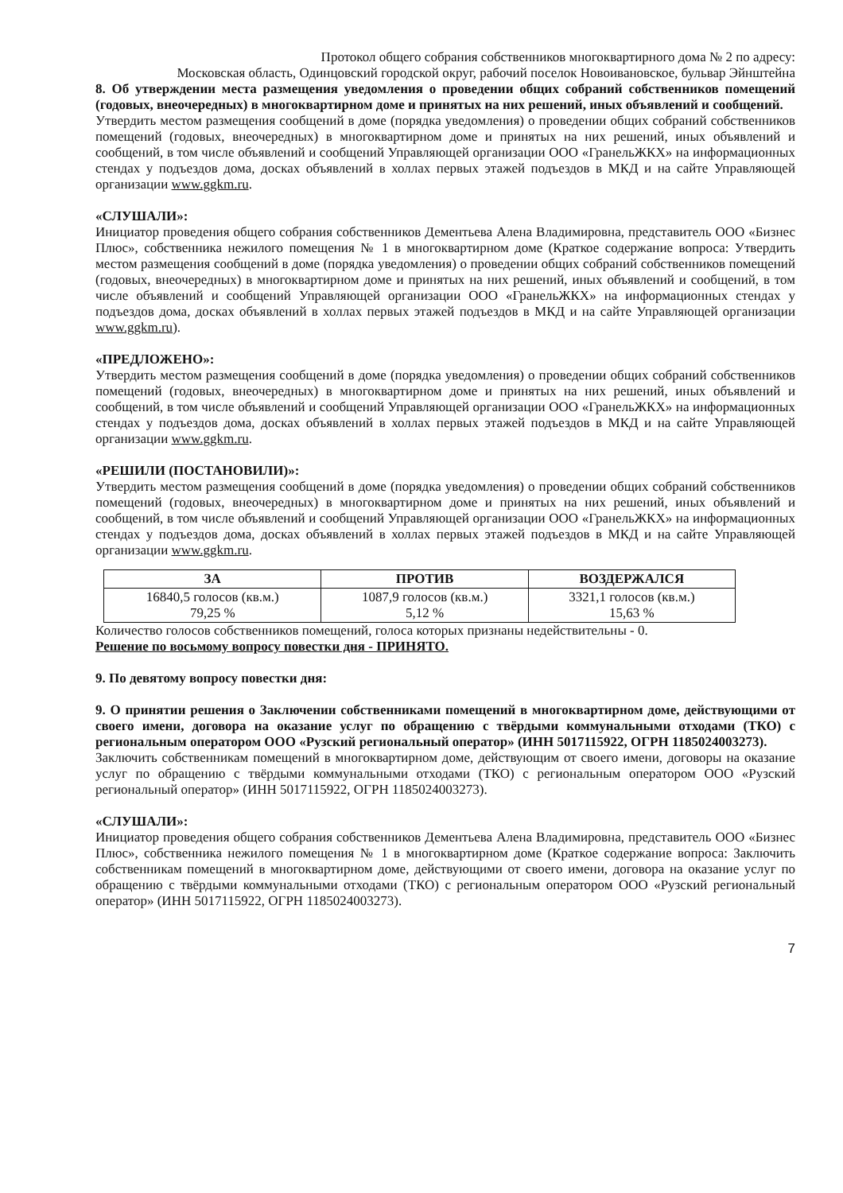Протокол общего собрания собственников многоквартирного дома № 2 по адресу:
Московская область, Одинцовский городской округ, рабочий поселок Новоивановское, бульвар Эйнштейна
8. Об утверждении места размещения уведомления о проведении общих собраний собственников помещений (годовых, внеочередных) в многоквартирном доме и принятых на них решений, иных объявлений и сообщений.
Утвердить местом размещения сообщений в доме (порядка уведомления) о проведении общих собраний собственников помещений (годовых, внеочередных) в многоквартирном доме и принятых на них решений, иных объявлений и сообщений, в том числе объявлений и сообщений Управляющей организации ООО «ГранельЖКХ» на информационных стендах у подъездов дома, досках объявлений в холлах первых этажей подъездов в МКД и на сайте Управляющей организации www.ggkm.ru.
«СЛУШАЛИ»:
Инициатор проведения общего собрания собственников Дементьева Алена Владимировна, представитель ООО «Бизнес Плюс», собственника нежилого помещения № 1 в многоквартирном доме (Краткое содержание вопроса: Утвердить местом размещения сообщений в доме (порядка уведомления) о проведении общих собраний собственников помещений (годовых, внеочередных) в многоквартирном доме и принятых на них решений, иных объявлений и сообщений, в том числе объявлений и сообщений Управляющей организации ООО «ГранельЖКХ» на информационных стендах у подъездов дома, досках объявлений в холлах первых этажей подъездов в МКД и на сайте Управляющей организации www.ggkm.ru).
«ПРЕДЛОЖЕНО»:
Утвердить местом размещения сообщений в доме (порядка уведомления) о проведении общих собраний собственников помещений (годовых, внеочередных) в многоквартирном доме и принятых на них решений, иных объявлений и сообщений, в том числе объявлений и сообщений Управляющей организации ООО «ГранельЖКХ» на информационных стендах у подъездов дома, досках объявлений в холлах первых этажей подъездов в МКД и на сайте Управляющей организации www.ggkm.ru.
«РЕШИЛИ (ПОСТАНОВИЛИ)»:
Утвердить местом размещения сообщений в доме (порядка уведомления) о проведении общих собраний собственников помещений (годовых, внеочередных) в многоквартирном доме и принятых на них решений, иных объявлений и сообщений, в том числе объявлений и сообщений Управляющей организации ООО «ГранельЖКХ» на информационных стендах у подъездов дома, досках объявлений в холлах первых этажей подъездов в МКД и на сайте Управляющей организации www.ggkm.ru.
| ЗА | ПРОТИВ | ВОЗДЕРЖАЛСЯ |
| --- | --- | --- |
| 16840,5 голосов (кв.м.) 79,25 % | 1087,9 голосов (кв.м.) 5,12 % | 3321,1 голосов (кв.м.) 15,63 % |
Количество голосов собственников помещений, голоса которых признаны недействительны - 0.
Решение по восьмому вопросу повестки дня - ПРИНЯТО.
9. По девятому вопросу повестки дня:
9. О принятии решения о Заключении собственниками помещений в многоквартирном доме, действующими от своего имени, договора на оказание услуг по обращению с твёрдыми коммунальными отходами (ТКО) с региональным оператором ООО «Рузский региональный оператор» (ИНН 5017115922, ОГРН 1185024003273).
Заключить собственникам помещений в многоквартирном доме, действующим от своего имени, договоры на оказание услуг по обращению с твёрдыми коммунальными отходами (ТКО) с региональным оператором ООО «Рузский региональный оператор» (ИНН 5017115922, ОГРН 1185024003273).
«СЛУШАЛИ»:
Инициатор проведения общего собрания собственников Дементьева Алена Владимировна, представитель ООО «Бизнес Плюс», собственника нежилого помещения № 1 в многоквартирном доме (Краткое содержание вопроса: Заключить собственникам помещений в многоквартирном доме, действующими от своего имени, договора на оказание услуг по обращению с твёрдыми коммунальными отходами (ТКО) с региональным оператором ООО «Рузский региональный оператор» (ИНН 5017115922, ОГРН 1185024003273).
7